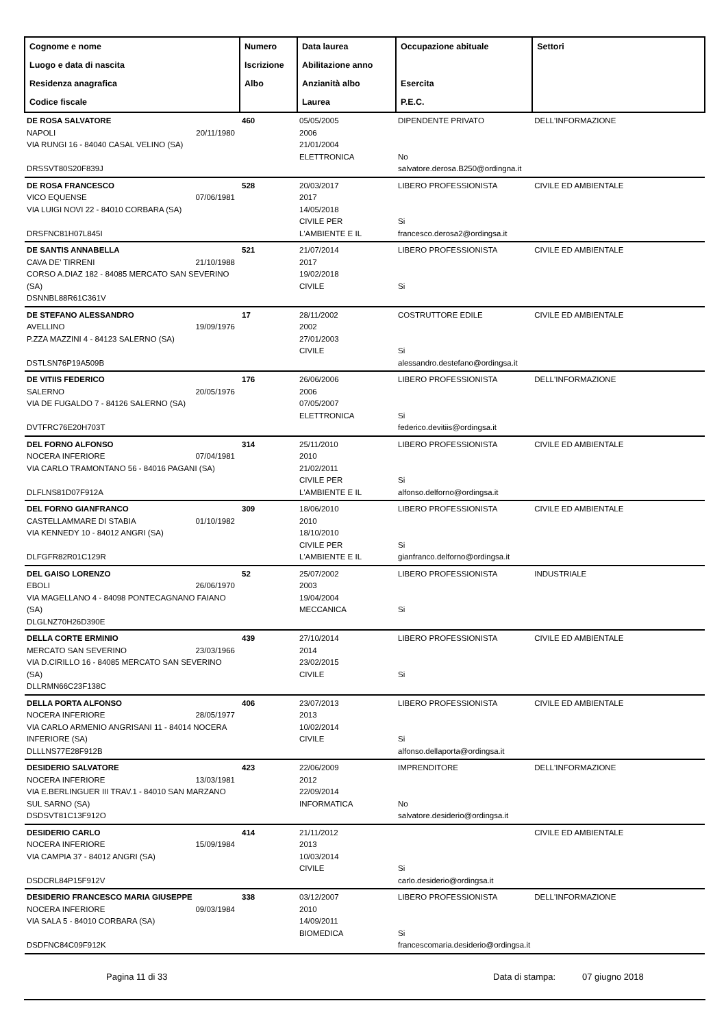| Cognome e nome Luogo e data di nascita Residenza anagrafica Codice fiscale | Numero Iscrizione Albo | Data laurea Abilitazione anno Anzianità albo Laurea | Occupazione abituale Esercita P.E.C. | Settori |
| --- | --- | --- | --- | --- |
| DE ROSA SALVATORE NAPOLI 20/11/1980 VIA RUNGI 16 - 84040 CASAL VELINO (SA) DRSSVT80S20F839J | 460 | 05/05/2005 2006 21/01/2004 ELETTRONICA | DIPENDENTE PRIVATO No salvatore.derosa.B250@ordingna.it | DELL'INFORMAZIONE |
| DE ROSA FRANCESCO VICO EQUENSE 07/06/1981 VIA LUIGI NOVI 22 - 84010 CORBARA (SA) DRSFNC81H07L845I | 528 | 20/03/2017 2017 14/05/2018 CIVILE PER L'AMBIENTE E IL | LIBERO PROFESSIONISTA Si francesco.derosa2@ordingsa.it | CIVILE ED AMBIENTALE |
| DE SANTIS ANNABELLA CAVA DE' TIRRENI 21/10/1988 CORSO A.DIAZ 182 - 84085 MERCATO SAN SEVERINO (SA) DSNNBL88R61C361V | 521 | 21/07/2014 2017 19/02/2018 CIVILE | LIBERO PROFESSIONISTA Si | CIVILE ED AMBIENTALE |
| DE STEFANO ALESSANDRO AVELLINO 19/09/1976 P.ZZA MAZZINI 4 - 84123 SALERNO (SA) DSTLSN76P19A509B | 17 | 28/11/2002 2002 27/01/2003 CIVILE | COSTRUTTORE EDILE Si alessandro.destefano@ordingsa.it | CIVILE ED AMBIENTALE |
| DE VITIIS FEDERICO SALERNO 20/05/1976 VIA DE FUGALDO 7 - 84126 SALERNO (SA) DVTFRC76E20H703T | 176 | 26/06/2006 2006 07/05/2007 ELETTRONICA | LIBERO PROFESSIONISTA Si federico.devitiis@ordingsa.it | DELL'INFORMAZIONE |
| DEL FORNO ALFONSO NOCERA INFERIORE 07/04/1981 VIA CARLO TRAMONTANO 56 - 84016 PAGANI (SA) DLFLNS81D07F912A | 314 | 25/11/2010 2010 21/02/2011 CIVILE PER L'AMBIENTE E IL | LIBERO PROFESSIONISTA Si alfonso.delforno@ordingsa.it | CIVILE ED AMBIENTALE |
| DEL FORNO GIANFRANCO CASTELLAMMARE DI STABIA 01/10/1982 VIA KENNEDY 10 - 84012 ANGRI (SA) DLFGFR82R01C129R | 309 | 18/06/2010 2010 18/10/2010 CIVILE PER L'AMBIENTE E IL | LIBERO PROFESSIONISTA Si gianfranco.delforno@ordingsa.it | CIVILE ED AMBIENTALE |
| DEL GAISO LORENZO EBOLI 26/06/1970 VIA MAGELLANO 4 - 84098 PONTECAGNANO FAIANO (SA) DLGLNZ70H26D390E | 52 | 25/07/2002 2003 19/04/2004 MECCANICA | LIBERO PROFESSIONISTA Si | INDUSTRIALE |
| DELLA CORTE ERMINIO MERCATO SAN SEVERINO 23/03/1966 VIA D.CIRILLO 16 - 84085 MERCATO SAN SEVERINO (SA) DLLRMN66C23F138C | 439 | 27/10/2014 2014 23/02/2015 CIVILE | LIBERO PROFESSIONISTA Si | CIVILE ED AMBIENTALE |
| DELLA PORTA ALFONSO NOCERA INFERIORE 28/05/1977 VIA CARLO ARMENIO ANGRISANI 11 - 84014 NOCERA INFERIORE (SA) DLLLNS77E28F912B | 406 | 23/07/2013 2013 10/02/2014 CIVILE | LIBERO PROFESSIONISTA Si alfonso.dellaporta@ordingsa.it | CIVILE ED AMBIENTALE |
| DESIDERIO SALVATORE NOCERA INFERIORE 13/03/1981 VIA E.BERLINGUER III TRAV.1 - 84010 SAN MARZANO SUL SARNO (SA) DSDSVT81C13F912O | 423 | 22/06/2009 2012 22/09/2014 INFORMATICA | IMPRENDITORE No salvatore.desiderio@ordingsa.it | DELL'INFORMAZIONE |
| DESIDERIO CARLO NOCERA INFERIORE 15/09/1984 VIA CAMPIA 37 - 84012 ANGRI (SA) DSDCRL84P15F912V | 414 | 21/11/2012 2013 10/03/2014 CIVILE | Si carlo.desiderio@ordingsa.it | CIVILE ED AMBIENTALE |
| DESIDERIO FRANCESCO MARIA GIUSEPPE NOCERA INFERIORE 09/03/1984 VIA SALA 5 - 84010 CORBARA (SA) DSDFNC84C09F912K | 338 | 03/12/2007 2010 14/09/2011 BIOMEDICA | LIBERO PROFESSIONISTA Si francescomaria.desiderio@ordingsa.it | DELL'INFORMAZIONE |
Pagina 11 di 33 Data di stampa: 07 giugno 2018